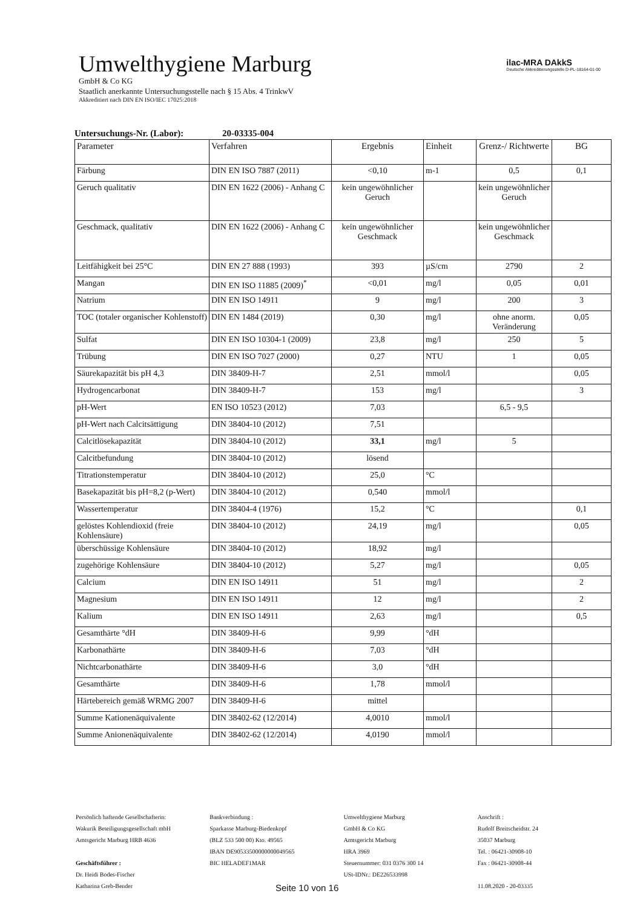Umwelthygiene Marburg
GmbH & Co KG
Staatlich anerkannte Untersuchungsstelle nach § 15 Abs. 4 TrinkwV
Akkreditiert nach DIN EN ISO/IEC 17025:2018
ilac-MRA DAkkS
Deutsche Akkreditierungsstelle D-PL-18164-01-00
Untersuchungs-Nr. (Labor): 20-03335-004
| Parameter | Verfahren | Ergebnis | Einheit | Grenz-/ Richtwerte | BG |
| --- | --- | --- | --- | --- | --- |
| Färbung | DIN EN ISO 7887 (2011) | <0,10 | m-1 | 0,5 | 0,1 |
| Geruch qualitativ | DIN EN 1622 (2006) - Anhang C | kein ungewöhnlicher Geruch | | kein ungewöhnlicher Geruch | |
| Geschmack, qualitativ | DIN EN 1622 (2006) - Anhang C | kein ungewöhnlicher Geschmack | | kein ungewöhnlicher Geschmack | |
| Leitfähigkeit bei 25°C | DIN EN 27 888 (1993) | 393 | µS/cm | 2790 | 2 |
| Mangan | DIN EN ISO 11885 (2009)<sup>*</sup> | <0,01 | mg/l | 0,05 | 0,01 |
| Natrium | DIN EN ISO 14911 | 9 | mg/l | 200 | 3 |
| TOC (totaler organischer Kohlenstoff) | DIN EN 1484 (2019) | 0,30 | mg/l | ohne anorm. Veränderung | 0,05 |
| Sulfat | DIN EN ISO 10304-1 (2009) | 23,8 | mg/l | 250 | 5 |
| Trübung | DIN EN ISO 7027 (2000) | 0,27 | NTU | 1 | 0,05 |
| Säurekapazität bis pH 4,3 | DIN 38409-H-7 | 2,51 | mmol/l | | 0,05 |
| Hydrogencarbonat | DIN 38409-H-7 | 153 | mg/l | | 3 |
| pH-Wert | EN ISO 10523 (2012) | 7,03 | | 6,5 - 9,5 | |
| pH-Wert nach Calcitsättigung | DIN 38404-10 (2012) | 7,51 | | | |
| Calcitlösekapazität | DIN 38404-10 (2012) | 33,1 | mg/l | 5 | |
| Calcitbefundung | DIN 38404-10 (2012) | lösend | | | |
| Titrationstemperatur | DIN 38404-10 (2012) | 25,0 | °C | | |
| Basekapazität bis pH=8,2 (p-Wert) | DIN 38404-10 (2012) | 0,540 | mmol/l | | |
| Wassertemperatur | DIN 38404-4 (1976) | 15,2 | °C | | 0,1 |
| gelöstes Kohlendioxid (freie Kohlensäure) | DIN 38404-10 (2012) | 24,19 | mg/l | | 0,05 |
| überschüssige Kohlensäure | DIN 38404-10 (2012) | 18,92 | mg/l | | |
| zugehörige Kohlensäure | DIN 38404-10 (2012) | 5,27 | mg/l | | 0,05 |
| Calcium | DIN EN ISO 14911 | 51 | mg/l | | 2 |
| Magnesium | DIN EN ISO 14911 | 12 | mg/l | | 2 |
| Kalium | DIN EN ISO 14911 | 2,63 | mg/l | | 0,5 |
| Gesamthärte °dH | DIN 38409-H-6 | 9,99 | °dH | | |
| Karbonathärte | DIN 38409-H-6 | 7,03 | °dH | | |
| Nichtcarbonathärte | DIN 38409-H-6 | 3,0 | °dH | | |
| Gesamthärte | DIN 38409-H-6 | 1,78 | mmol/l | | |
| Härtebereich gemäß WRMG 2007 | DIN 38409-H-6 | mittel | | | |
| Summe Kationenäquivalente | DIN 38402-62 (12/2014) | 4,0010 | mmol/l | | |
| Summe Anionenäquivalente | DIN 38402-62 (12/2014) | 4,0190 | mmol/l | | |
Persönlich haftende Gesellschafterin:
Wakurik Beteiligungsgesellschaft mbH
Amtsgericht Marburg HRB 4636
Geschäftsführer :
Dr. Heidi Bodes-Fischer
Katharina Greb-Bender
Bankverbindung :
Sparkasse Marburg-Biedenkopf
(BLZ 533 500 00) Kto. 49565
IBAN DE90533500000000049565
BIC HELADEF1MAR
Umwelthygiene Marburg
GmbH & Co KG
Amtsgericht Marburg
HRA 3969
Steuernummer: 031 0376 300 14
USt-IDNr.: DE226533998
Anschrift :
Rudolf Breitscheidstr. 24
35037 Marburg
Tel. : 06421-30908-10
Fax : 06421-30908-44
11.08.2020 - 20-03335
Seite 10 von 16